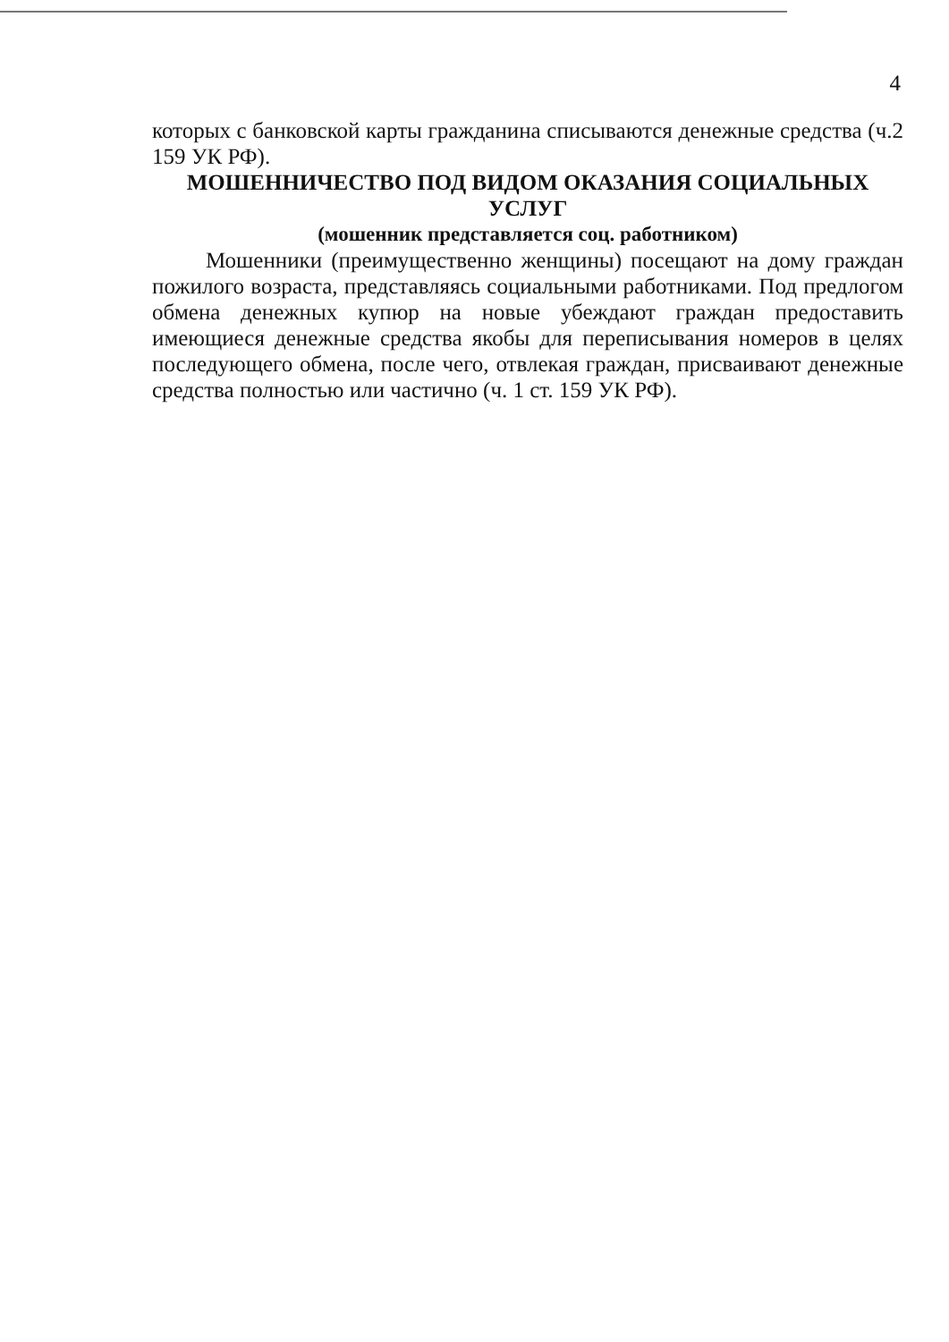4
которых с банковской карты гражданина списываются денежные средства (ч.2 159 УК РФ).
МОШЕННИЧЕСТВО ПОД ВИДОМ ОКАЗАНИЯ СОЦИАЛЬНЫХ УСЛУГ
(мошенник представляется соц. работником)
Мошенники (преимущественно женщины) посещают на дому граждан пожилого возраста, представляясь социальными работниками. Под предлогом обмена денежных купюр на новые убеждают граждан предоставить имеющиеся денежные средства якобы для переписывания номеров в целях последующего обмена, после чего, отвлекая граждан, присваивают денежные средства полностью или частично (ч. 1 ст. 159 УК РФ).